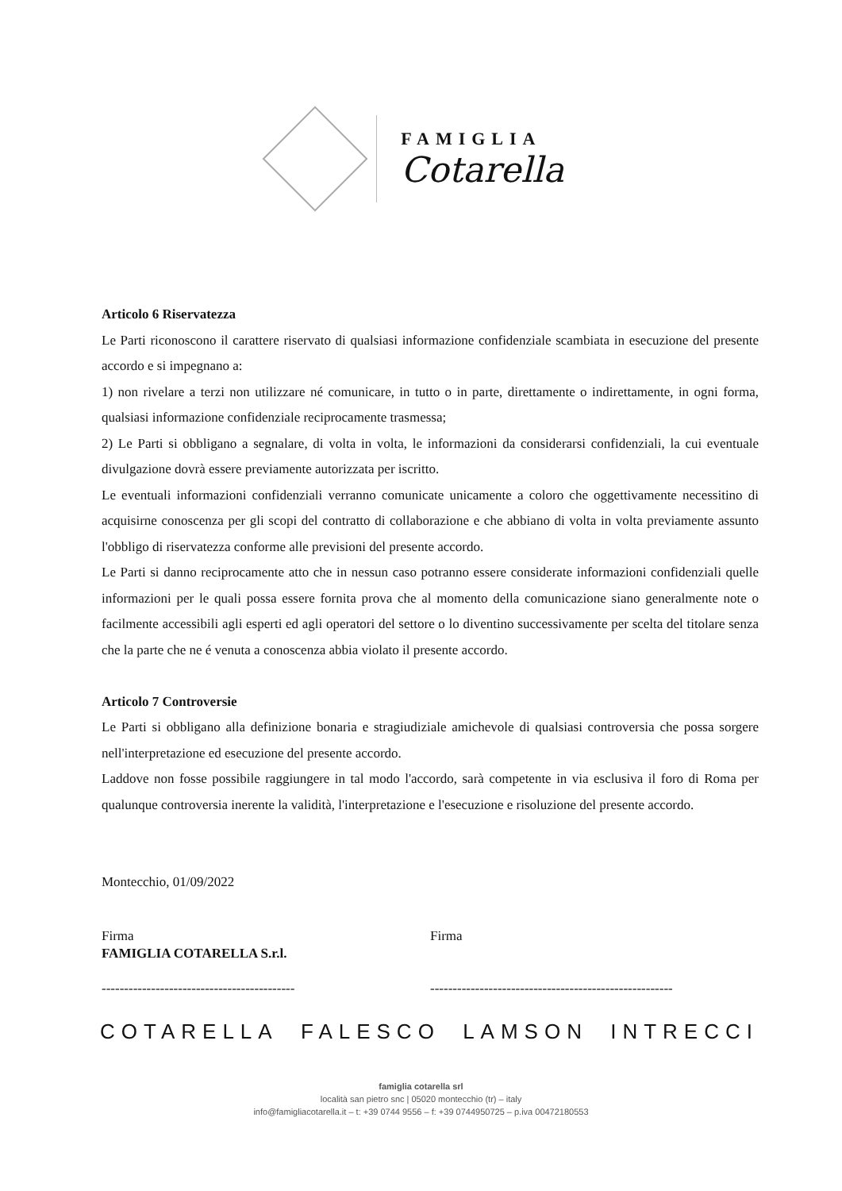FAMIGLIA
Cotarella
Articolo 6 Riservatezza
Le Parti riconoscono il carattere riservato di qualsiasi informazione confidenziale scambiata in esecuzione del presente accordo e si impegnano a:
1) non rivelare a terzi non utilizzare né comunicare, in tutto o in parte, direttamente o indirettamente, in ogni forma, qualsiasi informazione confidenziale reciprocamente trasmessa;
2) Le Parti si obbligano a segnalare, di volta in volta, le informazioni da considerarsi confidenziali, la cui eventuale divulgazione dovrà essere previamente autorizzata per iscritto.
Le eventuali informazioni confidenziali verranno comunicate unicamente a coloro che oggettivamente necessitino di acquisirne conoscenza per gli scopi del contratto di collaborazione e che abbiano di volta in volta previamente assunto l'obbligo di riservatezza conforme alle previsioni del presente accordo.
Le Parti si danno reciprocamente atto che in nessun caso potranno essere considerate informazioni confidenziali quelle informazioni per le quali possa essere fornita prova che al momento della comunicazione siano generalmente note o facilmente accessibili agli esperti ed agli operatori del settore o lo diventino successivamente per scelta del titolare senza che la parte che ne é venuta a conoscenza abbia violato il presente accordo.
Articolo 7 Controversie
Le Parti si obbligano alla definizione bonaria e stragiudiziale amichevole di qualsiasi controversia che possa sorgere nell'interpretazione ed esecuzione del presente accordo.
Laddove non fosse possibile raggiungere in tal modo l'accordo, sarà competente in via esclusiva il foro di Roma per qualunque controversia inerente la validità, l'interpretazione e l'esecuzione e risoluzione del presente accordo.
Montecchio, 01/09/2022
Firma
FAMIGLIA COTARELLA S.r.l.
-------------------------------------------
Firma
------------------------------------------------------
COTARELLA FALESCO LAMSON INTRECCI
famiglia cotarella srl
località san pietro snc | 05020 montecchio (tr) – italy
info@famigliacotarella.it – t: +39 0744 9556 – f: +39 0744950725 – p.iva 00472180553